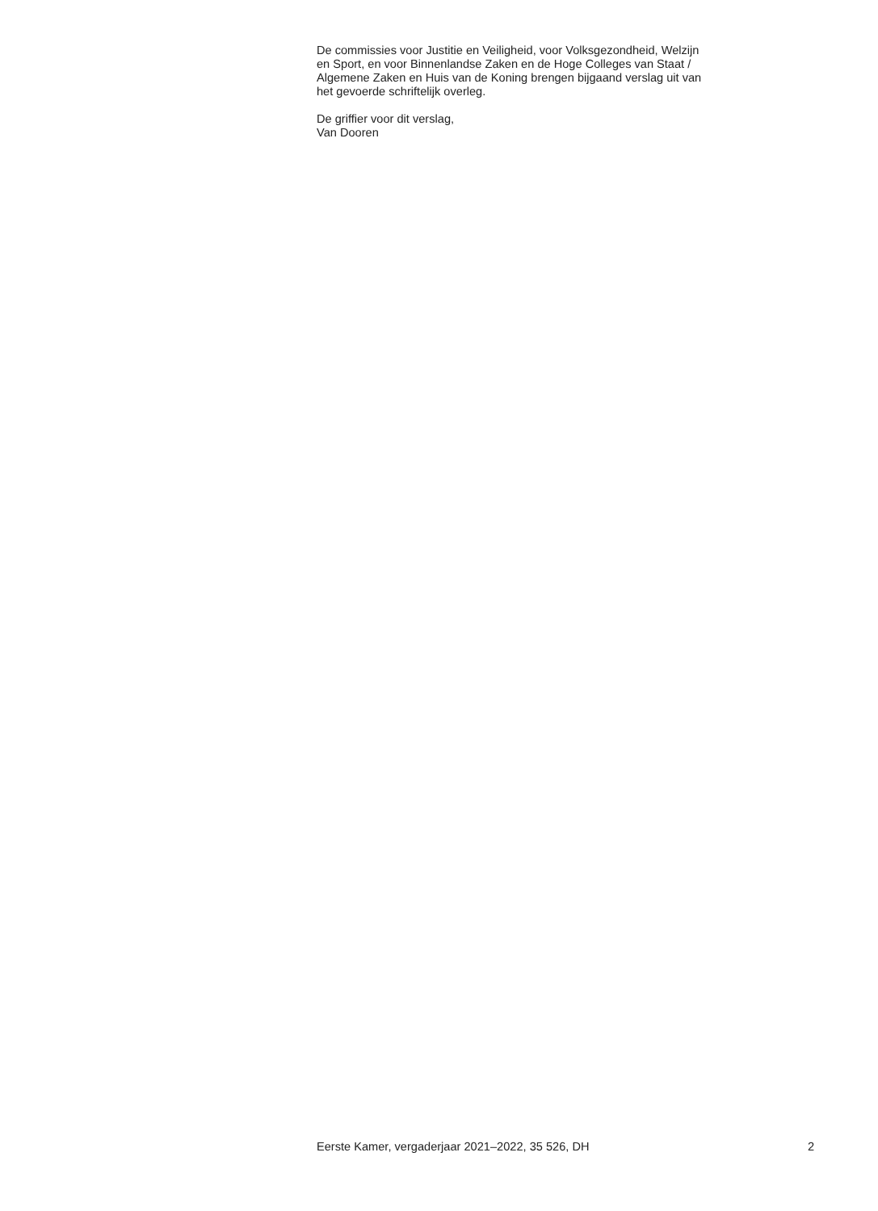De commissies voor Justitie en Veiligheid, voor Volksgezondheid, Welzijn
en Sport, en voor Binnenlandse Zaken en de Hoge Colleges van Staat /
Algemene Zaken en Huis van de Koning brengen bijgaand verslag uit van
het gevoerde schriftelijk overleg.
De griffier voor dit verslag,
Van Dooren
Eerste Kamer, vergaderjaar 2021–2022, 35 526, DH 2